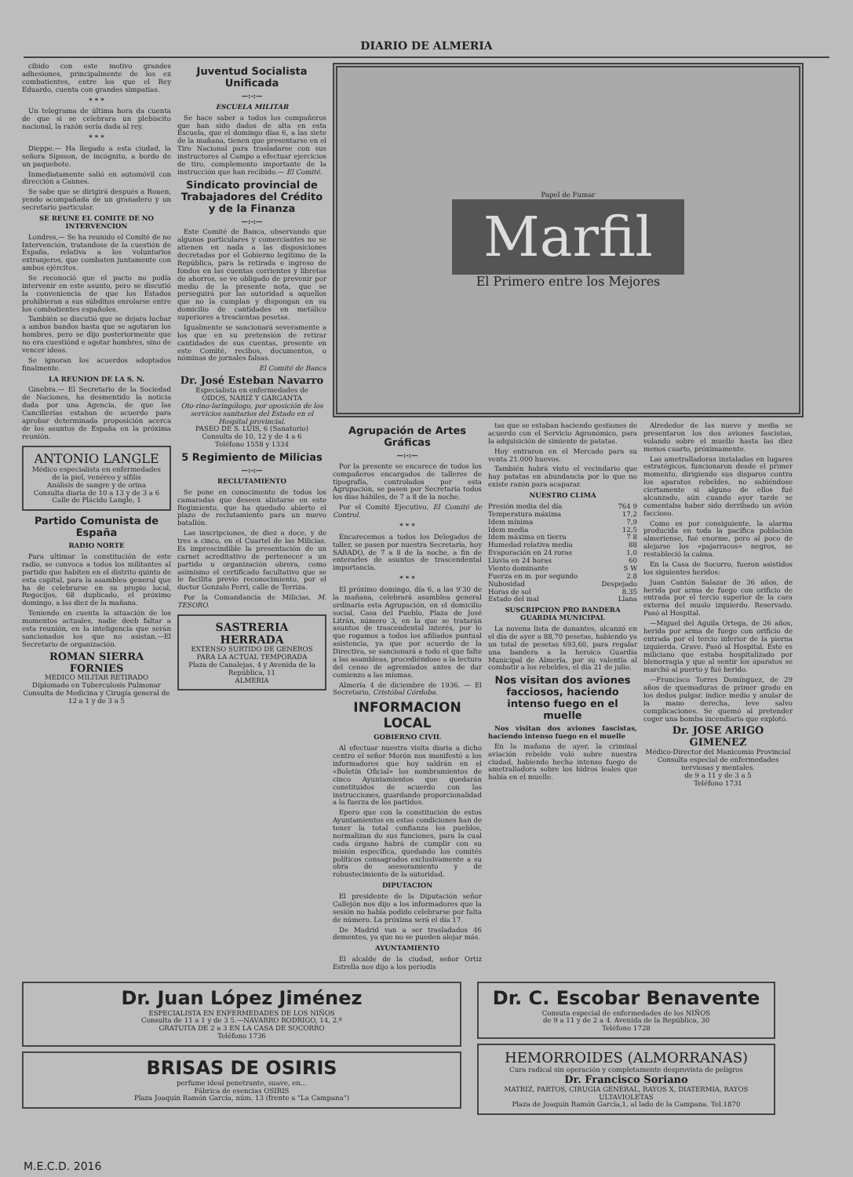DIARIO DE ALMERIA
cibido con este motivo grandes adhesiones, principalmente de los ex combatientes, entre los que el Rey Eduardo, cuenta con grandes simpatías.
* * *
Un telegrama de última hora da cuenta de que si se celebrara un plebiscito nacional, la razón sería dada al rey.
* * *
Dieppe.— Ha llegado a esta ciudad, la señora Sipsson, de incógnito, a bordo de un paquebote.
Inmediatamente salió en automóvil con dirección a Cannes.
Se sabe que se dirigirá después a Rouen, yendo acompañada de un granadero y un secretario particular.
SE REUNE EL COMITE DE NO INTERVENCION
Londres,— Se ha reunido el Comité de no Intervención, tratandose de la cuestión de España, relativa a los voluntarios extranjeros, que combaten juntamente con ambos ejércitos.
Se reconoció que el pacto no podía intervenir en este asunto, pero se discutió la conveniencia de que los Estados prohibieran a sus súbditos enrolarse entre los combatientes españoles.
También se discutió que se dejara luchar a ambos bandos hasta que se agotaran los hombres, pero se dijo posteriormente que no era cuestiónd e agotar hombres, sino de vencer ideas.
Se ignoran los acuerdos adoptados finalmente.
LA REUNION DE LA S. N.
Ginebra.— El Secretario de la Sociedad de Naciones, ha desmentido la noticia dada por una Agencia, de que las Cancillerías estaban de acuerdo para aprobar determinada proposición acerca de los asuntos de España en la próxima reunión.
ANTONIO LANGLE
Médico especialista en enfermedades de la piel, venéreo y sífilis
Análisis de sangre y de orina
Consulta diaria de 10 a 13 y de 3 a 6
Calle de Plácido Langle, 1
Partido Comunista de España
RADIO NORTE
Para ultimar la constitución de este radio, se convoca a todos los militantes al partido que habiten en el distrito quinto de esta capital, para la asamblea general que ha de celebrarse en su propio local, Regocijos, 68 duplicado, el próximo domingo, a las diez de la mañana.
Teniendo en cuenta la situación de los momentos actuales, nadie deeb faltar a esta reunión, en la inteligencia que serán sancionados los que no asistan.—El Secretario de organización.
ROMAN SIERRA FORNIES
MEDICO MILITAR RETIRADO
Diplomado en Tuberculosis Pulmonar
Consulta de Medicina y Cirugía general de 12 a 1 y de 3 a 5
Juventud Socialista Unificada
—:-:—
ESCUELA MILITAR
Se hace saber a todos los compañeros que han sido dados de alta en esta Escuela, que el domingo días 6, a las siete de la mañana, tienen que presentarse en el Tiro Nacional para trasladarse con sus instructores al Campo a efectuar ejercicios de tiro, complemento importante de la instrucción que han recibido.— El Comité.
Sindicato provincial de Trabajadores del Crédito y de la Finanza
—:-:—
Este Comité de Banca, observando que algunos particulares y comerciantes no se atienen en nada a las disposiciones decretadas por el Gobierno legítimo de la República, para la retirada e ingreso de fondos en las cuentas corrientes y libretas de ahorros, se ve obligado de prevenir por medio de la presente nota, que se perseguirá por las autoridad a aquellos que no la cumplan y dispongan en su domicilio de cantidades en metálico superiores a trescientas pesetas.
Igualmente se sancionará severamente a los que en su pretensión de retirar cantidades de sus cuentas, presente en este Comité, recibos, documentos, o nóminas de jornales falsas.
El Comité de Banca
Dr. José Esteban Navarro
Especialista en enfermedades de
OIDOS, NARIZ Y GARGANTA
Oto-rino-laringólogo, por oposición de los servicios sanitarios del Estado en el Hospital provincial.
PASEO DE S. LUIS, 6 (Sanatorio)
Consulta de 10, 12 y de 4 a 6
Teléfono 1558 y 1334
5 Regimiento de Milicias
—:-:—
RECLUTAMIENTO
Se pone en conocimento de todos los camaradas que deseen alistarse en este Regimiento, que ha quedado abierto el plazo de reclutamiento para un nuevo batallón.
Las inscripciones, de diez a doce, y de tres a cinco, en el Cuartel de las Milicias. Es imprescindible la presentación de un carnet acreditativo de pertenecer a un partido u organización obrera, como asimismo el certificado facultativo que se le facilita previo reconocimiento, por el doctor Gonzalo Ferri, calle de Terriza.
Por la Comandancia de Milicias, M. TESORO.
SASTRERIA HERRADA
EXTENSO SURTIDO DE GENEROS PARA LA ACTUAL TEMPORADA
Plaza de Canalejas, 4 y Avenida de la República, 11
ALMERIA
Papel de Fumar
Marfil
El Primero entre los Mejores
Agrupación de Artes Gráficas
—:-:—
Por la presente se encarece de todos los compañeros encargados de talleres de tipografía, controlados por esta Agrupación, se pasen por Secretaría todos los días hábiles, de 7 a 8 de la noche.
Por el Comité Ejecutivo, El Comité de Control.
* * *
Encarecemos a todos los Delegados de taller, se pasen por nuestra Secretaría, hoy SABADO, de 7 a 8 de la noche, a fin de enterarles de asuntos de trascendental importancia.
* * *
El próximo domingo, día 6, a las 9'30 de la mañana, celebrará asamblea general ordinaria esta Agrupación, en el domicilio social, Casa del Pueblo, Plaza de José Litrán, número 3, en la que se tratarán asuntos de trascendental interés, por lo que rogamos a todos los afiliados puntual asistencia, ya que por acuerdo de la Directiva, se sancionará a todo el que falte a las asambleas, procediéndose a la lectura del censo de agremiados antes de dar comienzo a las mismas.
Almería 4 de diciembre de 1936. — El Secretario, Cristóbal Córdoba.
INFORMACION LOCAL
GOBIERNO CIVIL
Al efectuar nuestra visita diaria a dicho centro el señor Morón nos manifestó a los informadores que hoy saldrán en el «Boletín Oficial» los nombramientos de cinco Ayuntamientos que quedarán constituidos de acuerdo con las instrucciones, guardando proporcionalidad a la fuerza de los partidos.
Epero que con la constitución de estos Ayuntamientos en estas condiciones han de tener la total confianza los pueblos, normalizan do sus funciones, para la cual cada órgano habrá de cumplir con su misión específica, quedando los comités políticos consagrados exclusivamente a su obra de asesoramiento y de robustecimiento de la autoridad.
DIPUTACION
El presidente de la Diputación señor Callejón nos dijo a los informadores que la sesión no había podido celebrarse por falta de número. La próxima será el día 17.
De Madrid van a ser trasladados 46 dementes, ya que no se pueden alojar más.
AYUNTAMIENTO
El alcalde de la ciudad, señor Ortiz Estrella nos dijo a los periodis
tas que se estaban haciendo gestiones de acuerdo con el Servicio Agronómico, para la adquisición de simiente de patatas.
Hoy entraron en el Mercado para su venta 21.000 huevos.
También habrá visto el vecindario que hay patatas en abundancia por lo que no existe razón para acaparar.
NUESTRO CLIMA
| Presión media del día | 764 9 |
| Temperatura máxima | 17,2 |
| Idem mínima | 7,9 |
| Idem media | 12,5 |
| Idem máxima en tierra | 7 8 |
| Humedad relativa media | 88 |
| Evaporación en 24 roras | 1,0 |
| Lluvia en 24 horas | 60 |
| Viento dominante | S W |
| Fuerza en m. por segundo | 2.8 |
| Nubosidad | Despejado |
| Horas de sol | 8.35 |
| Estado del mal | Llana |
SUSCRIPCION PRO BANDERA GUARDIA MUNICIPAL
La novena lista de donantes, alcanzó en el día de ayer a 88,70 pesetas, habiendo ya un total de pesetas 693,60, para regalar una bandera a la heroica Guardia Municipal de Almería, por su valentía al combatir a los rebeldes, el día 21 de julio.
Nos visitan dos aviones facciosos, haciendo intenso fuego en el muelle
Nos visitan dos aviones fascistas, haciendo intenso fuego en el muelle
En la mañana de ayer, la criminal aviación rebelde voló sobre nuestra ciudad, habiendo hecho intenso fuego de ametralladora sobre los hidros leales que había en el muelle.
Alrededor de las nueve y media se presentaron los dos aviones fascistas, volando sobre el muelle hasta las diez menos cuarto, próximamente.
Las ametralladoras instaladas en lugares estratégicos, funcionaron desde el primer momento, dirigiendo sus disparos contra los aparatos rebeldes, no sabiéndose ciertamente si alguno de ellos fué alcanzado, aún cuando ayer tarde se comentaba haber sido derribado un avión faccioso.
Como es por consiguiente, la alarma producida en toda la pacífica población almeriense, fué enorme, pero al poco de alejarse los «pajarracos» negros, se restableció la calma.
En la Casa de Socorro, fueron asistidos los siguientes heridos:
Juan Cantón Salazar de 36 años, de herida por arma de fuego con orificio de entrada por el tercio superior de la cara externa del muslo izquierdo. Reservado. Pasó al Hospital.
—Miguel del Aguila Ortega, de 26 años, herida por arma de fuego con orificio de entrada por el tercio inferior de la pierna izquierda. Grave. Pasó al Hospital. Este es miliciano que estaba hospitalizado por blenorragia y que al sentir los aparatos se marchó al puerto y fué herido.
—Francisco Torres Domínguez, de 29 años de quemaduras de primer grado en los dedos pulgar, índice medio y anular de la mano derecha, leve salvo complicaciones. Se quemó al pretender coger una bomba incendiaria que explotó.
Dr. JOSE ARIGO GIMENEZ
Médico-Director del Manicomio Provincial
Consulta especial de enfermedades nerviosas y mentales.
de 9 a 11 y de 3 a 5
Teléfono 1731
Dr. Juan López Jiménez
ESPECIALISTA EN ENFERMEDADES DE LOS NIÑOS
Consulta de 11 a 1 y de 3 5.—NAVARRO RODRIGO, 14, 2.º
GRATUITA DE 2 a 3 EN LA CASA DE SOCORRO
Teléfono 1736
BRISAS DE OSIRIS
perfume ideal penetrante, suave, en...
Fábrica de esencias OSIRIS
Plaza Joaquín Ramón García, núm. 13 (frente a "La Campana")
Dr. C. Escobar Benavente
Consuta especial de enfermedades de los NIÑOS
de 9 a 11 y de 2 a 4. Avenida de la República, 30
Teléfono 1728
HEMORROIDES (ALMORRANAS)
Cura radical sin operación y completamente desprovista de peligros
Dr. Francisco Soriano
MATRIZ, PARTOS, CIRUGIA GENERAL, RAYOS X, DIATERMIA, RAYOS ULTAVIOLETAS
Plaza de Joaquín Ramón García,1, al lado de la Campana. Tel.1870
M.E.C.D. 2016